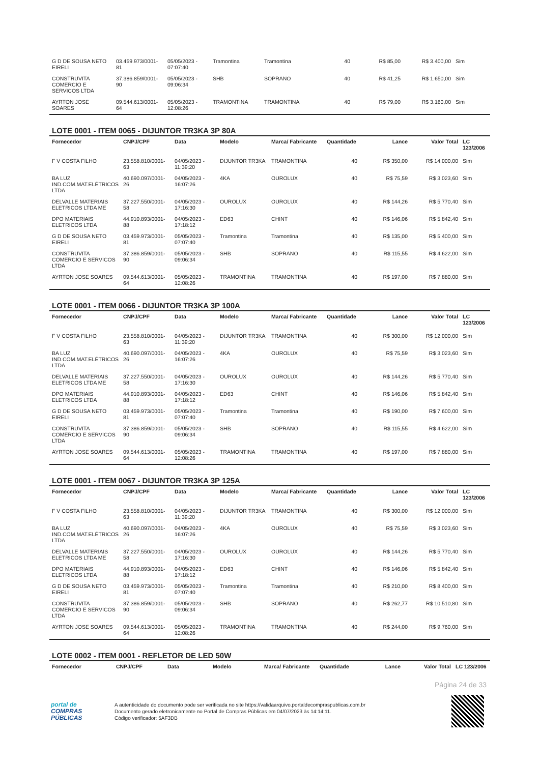| G D DE SOUSA NETO EIRELI | 03.459.973/0001-81 | 05/05/2023 - 07:07:40 | Tramontina | Tramontina | 40 | R$ 85,00 | R$ 3.400,00 | Sim |
| CONSTRUVITA COMERCIO E SERVICOS LTDA | 37.386.859/0001-90 | 05/05/2023 - 09:06:34 | SHB | SOPRANO | 40 | R$ 41,25 | R$ 1.650,00 | Sim |
| AYRTON JOSE SOARES | 09.544.613/0001-64 | 05/05/2023 - 12:08:26 | TRAMONTINA | TRAMONTINA | 40 | R$ 79,00 | R$ 3.160,00 | Sim |
LOTE 0001 - ITEM 0065 - DIJUNTOR TR3KA 3P 80A
| Fornecedor | CNPJ/CPF | Data | Modelo | Marca/ Fabricante | Quantidade | Lance | Valor Total | LC 123/2006 |
| --- | --- | --- | --- | --- | --- | --- | --- | --- |
| F V COSTA FILHO | 23.558.810/0001-63 | 04/05/2023 - 11:39:20 | DIJUNTOR TR3KA | TRAMONTINA | 40 | R$ 350,00 | R$ 14.000,00 | Sim |
| BA LUZ IND.COM.MAT.ELÉTRICOS LTDA | 40.690.097/0001-26 | 04/05/2023 - 16:07:26 | 4KA | OUROLUX | 40 | R$ 75,59 | R$ 3.023,60 | Sim |
| DELVALLE MATERIAIS ELETRICOS LTDA ME | 37.227.550/0001-58 | 04/05/2023 - 17:16:30 | OUROLUX | OUROLUX | 40 | R$ 144,26 | R$ 5.770,40 | Sim |
| DPO MATERIAIS ELETRICOS LTDA | 44.910.893/0001-88 | 04/05/2023 - 17:18:12 | ED63 | CHINT | 40 | R$ 146,06 | R$ 5.842,40 | Sim |
| G D DE SOUSA NETO EIRELI | 03.459.973/0001-81 | 05/05/2023 - 07:07:40 | Tramontina | Tramontina | 40 | R$ 135,00 | R$ 5.400,00 | Sim |
| CONSTRUVITA COMERCIO E SERVICOS LTDA | 37.386.859/0001-90 | 05/05/2023 - 09:06:34 | SHB | SOPRANO | 40 | R$ 115,55 | R$ 4.622,00 | Sim |
| AYRTON JOSE SOARES | 09.544.613/0001-64 | 05/05/2023 - 12:08:26 | TRAMONTINA | TRAMONTINA | 40 | R$ 197,00 | R$ 7.880,00 | Sim |
LOTE 0001 - ITEM 0066 - DIJUNTOR TR3KA 3P 100A
| Fornecedor | CNPJ/CPF | Data | Modelo | Marca/ Fabricante | Quantidade | Lance | Valor Total | LC 123/2006 |
| --- | --- | --- | --- | --- | --- | --- | --- | --- |
| F V COSTA FILHO | 23.558.810/0001-63 | 04/05/2023 - 11:39:20 | DIJUNTOR TR3KA | TRAMONTINA | 40 | R$ 300,00 | R$ 12.000,00 | Sim |
| BA LUZ IND.COM.MAT.ELÉTRICOS LTDA | 40.690.097/0001-26 | 04/05/2023 - 16:07:26 | 4KA | OUROLUX | 40 | R$ 75,59 | R$ 3.023,60 | Sim |
| DELVALLE MATERIAIS ELETRICOS LTDA ME | 37.227.550/0001-58 | 04/05/2023 - 17:16:30 | OUROLUX | OUROLUX | 40 | R$ 144,26 | R$ 5.770,40 | Sim |
| DPO MATERIAIS ELETRICOS LTDA | 44.910.893/0001-88 | 04/05/2023 - 17:18:12 | ED63 | CHINT | 40 | R$ 146,06 | R$ 5.842,40 | Sim |
| G D DE SOUSA NETO EIRELI | 03.459.973/0001-81 | 05/05/2023 - 07:07:40 | Tramontina | Tramontina | 40 | R$ 190,00 | R$ 7.600,00 | Sim |
| CONSTRUVITA COMERCIO E SERVICOS LTDA | 37.386.859/0001-90 | 05/05/2023 - 09:06:34 | SHB | SOPRANO | 40 | R$ 115,55 | R$ 4.622,00 | Sim |
| AYRTON JOSE SOARES | 09.544.613/0001-64 | 05/05/2023 - 12:08:26 | TRAMONTINA | TRAMONTINA | 40 | R$ 197,00 | R$ 7.880,00 | Sim |
LOTE 0001 - ITEM 0067 - DIJUNTOR TR3KA 3P 125A
| Fornecedor | CNPJ/CPF | Data | Modelo | Marca/ Fabricante | Quantidade | Lance | Valor Total | LC 123/2006 |
| --- | --- | --- | --- | --- | --- | --- | --- | --- |
| F V COSTA FILHO | 23.558.810/0001-63 | 04/05/2023 - 11:39:20 | DIJUNTOR TR3KA | TRAMONTINA | 40 | R$ 300,00 | R$ 12.000,00 | Sim |
| BA LUZ IND.COM.MAT.ELÉTRICOS LTDA | 40.690.097/0001-26 | 04/05/2023 - 16:07:26 | 4KA | OUROLUX | 40 | R$ 75,59 | R$ 3.023,60 | Sim |
| DELVALLE MATERIAIS ELETRICOS LTDA ME | 37.227.550/0001-58 | 04/05/2023 - 17:16:30 | OUROLUX | OUROLUX | 40 | R$ 144,26 | R$ 5.770,40 | Sim |
| DPO MATERIAIS ELETRICOS LTDA | 44.910.893/0001-88 | 04/05/2023 - 17:18:12 | ED63 | CHINT | 40 | R$ 146,06 | R$ 5.842,40 | Sim |
| G D DE SOUSA NETO EIRELI | 03.459.973/0001-81 | 05/05/2023 - 07:07:40 | Tramontina | Tramontina | 40 | R$ 210,00 | R$ 8.400,00 | Sim |
| CONSTRUVITA COMERCIO E SERVICOS LTDA | 37.386.859/0001-90 | 05/05/2023 - 09:06:34 | SHB | SOPRANO | 40 | R$ 262,77 | R$ 10.510,80 | Sim |
| AYRTON JOSE SOARES | 09.544.613/0001-64 | 05/05/2023 - 12:08:26 | TRAMONTINA | TRAMONTINA | 40 | R$ 244,00 | R$ 9.760,00 | Sim |
LOTE 0002 - ITEM 0001 - REFLETOR DE LED 50W
| Fornecedor | CNPJ/CPF | Data | Modelo | Marca/ Fabricante | Quantidade | Lance | Valor Total | LC 123/2006 |
| --- | --- | --- | --- | --- | --- | --- | --- | --- |
Página 24 de 33
portal de
COMPRAS
PÚBLICAS
A autenticidade do documento pode ser verificada no site https://validaarquivo.portaldecompraspublicas.com.br
Documento gerado eletronicamente no Portal de Compras Públicas em 04/07/2023 às 14:14:11.
Código verificador: 5AF3DB